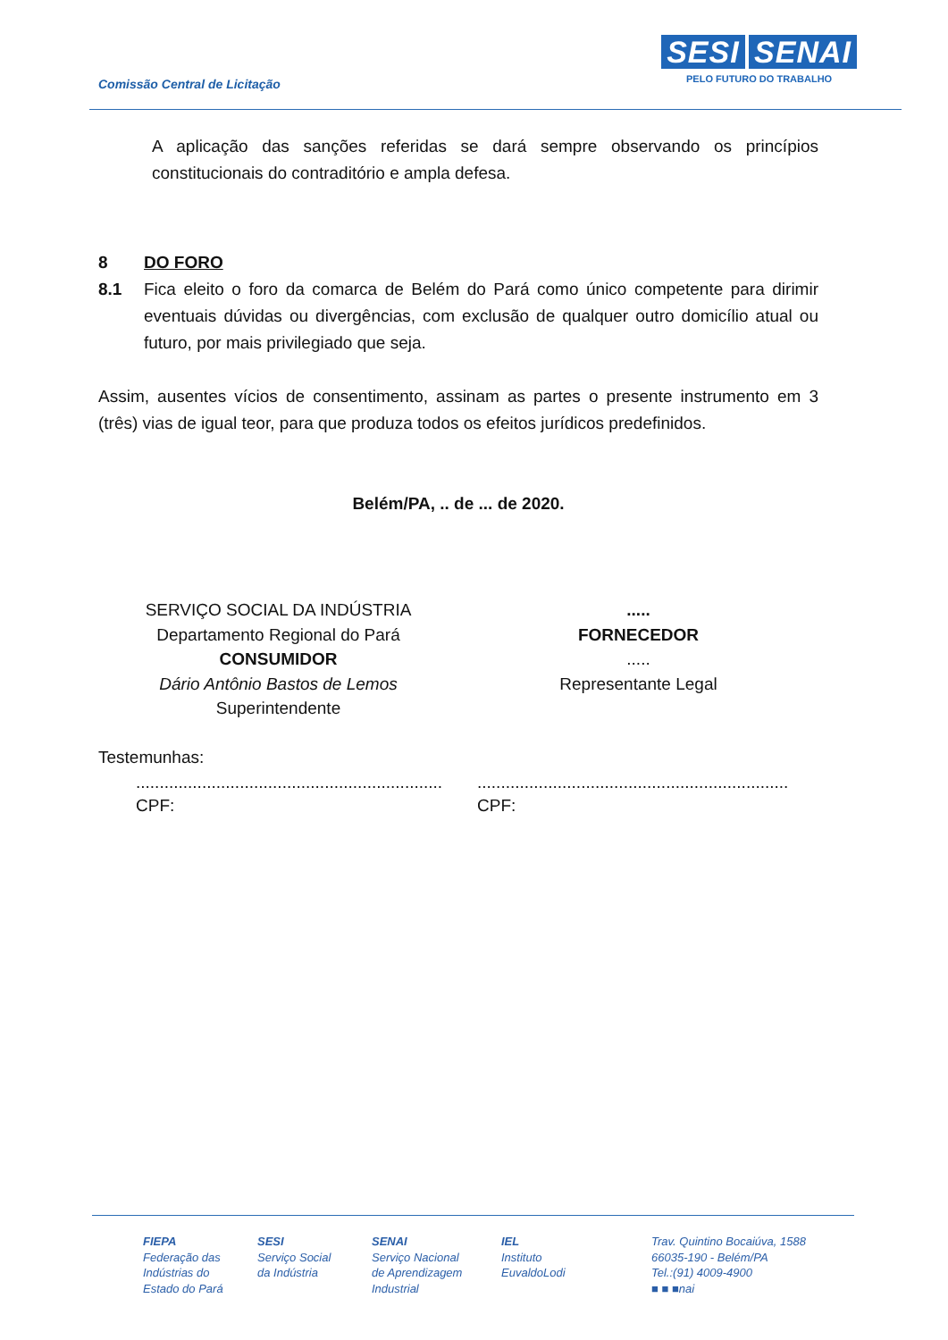Comissão Central de Licitação
SESI SENAI
PELO FUTURO DO TRABALHO
A aplicação das sanções referidas se dará sempre observando os princípios constitucionais do contraditório e ampla defesa.
8 DO FORO
8.1 Fica eleito o foro da comarca de Belém do Pará como único competente para dirimir eventuais dúvidas ou divergências, com exclusão de qualquer outro domicílio atual ou futuro, por mais privilegiado que seja.
Assim, ausentes vícios de consentimento, assinam as partes o presente instrumento em 3 (três) vias de igual teor, para que produza todos os efeitos jurídicos predefinidos.
Belém/PA, .. de ... de 2020.
SERVIÇO SOCIAL DA INDÚSTRIA
Departamento Regional do Pará
CONSUMIDOR
Dário Antônio Bastos de Lemos
Superintendente
.....
FORNECEDOR
.....
Representante Legal
Testemunhas:
.................................................................
CPF:
..................................................................
CPF:
FIEPA
Federação das
Indústrias do
Estado do Pará
SESI
Serviço Social
da Indústria
SENAI
Serviço Nacional
de Aprendizagem
Industrial
IEL
Instituto
EuvaldoLodi
Trav. Quintino Bocaiúva, 1588
66035-190 - Belém/PA
Tel.:(91) 4009-4900
■ ■ ■nai